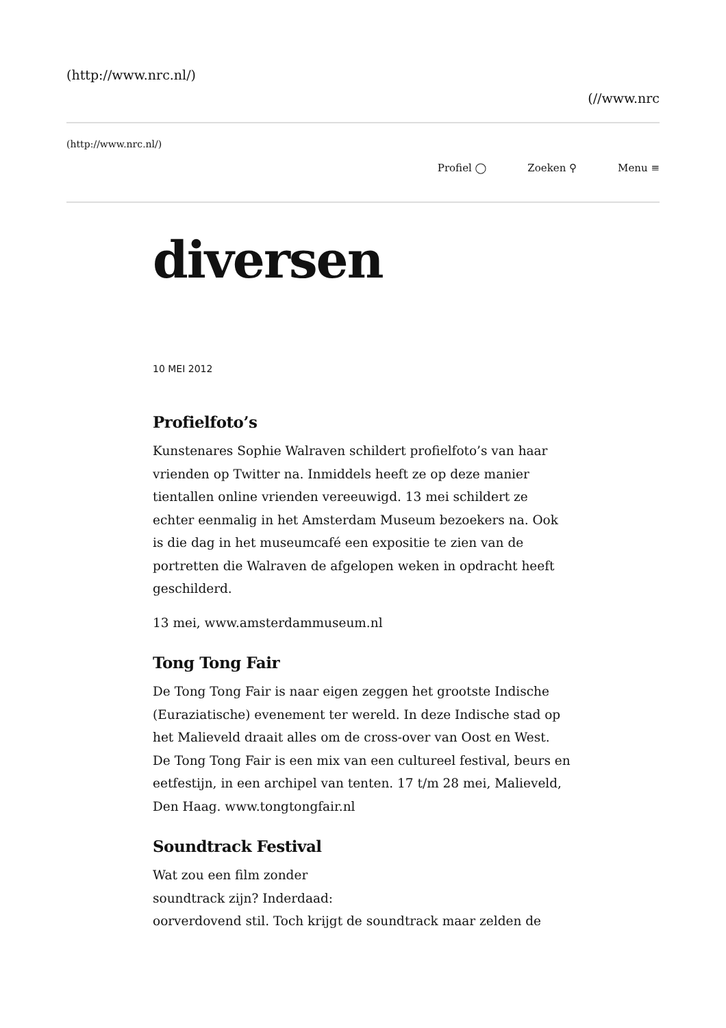(http://www.nrc.nl/)
(//www.nrc
(http://www.nrc.nl/)
Profiel ◯ Zoeken ⚲ Menu ≡
diversen
10 MEI 2012
Profielfoto’s
Kunstenares Sophie Walraven schildert profielfoto’s van haar vrienden op Twitter na. Inmiddels heeft ze op deze manier tientallen online vrienden vereeuwigd. 13 mei schildert ze echter eenmalig in het Amsterdam Museum bezoekers na. Ook is die dag in het museumcafé een expositie te zien van de portretten die Walraven de afgelopen weken in opdracht heeft geschilderd.
13 mei, www.amsterdammuseum.nl
Tong Tong Fair
De Tong Tong Fair is naar eigen zeggen het grootste Indische (Euraziatische) evenement ter wereld. In deze Indische stad op het Malieveld draait alles om de cross-over van Oost en West. De Tong Tong Fair is een mix van een cultureel festival, beurs en eetfestijn, in een archipel van tenten. 17 t/m 28 mei, Malieveld, Den Haag. www.tongtongfair.nl
Soundtrack Festival
Wat zou een film zonder
soundtrack zijn? Inderdaad:
oorverdovend stil. Toch krijgt de soundtrack maar zelden de